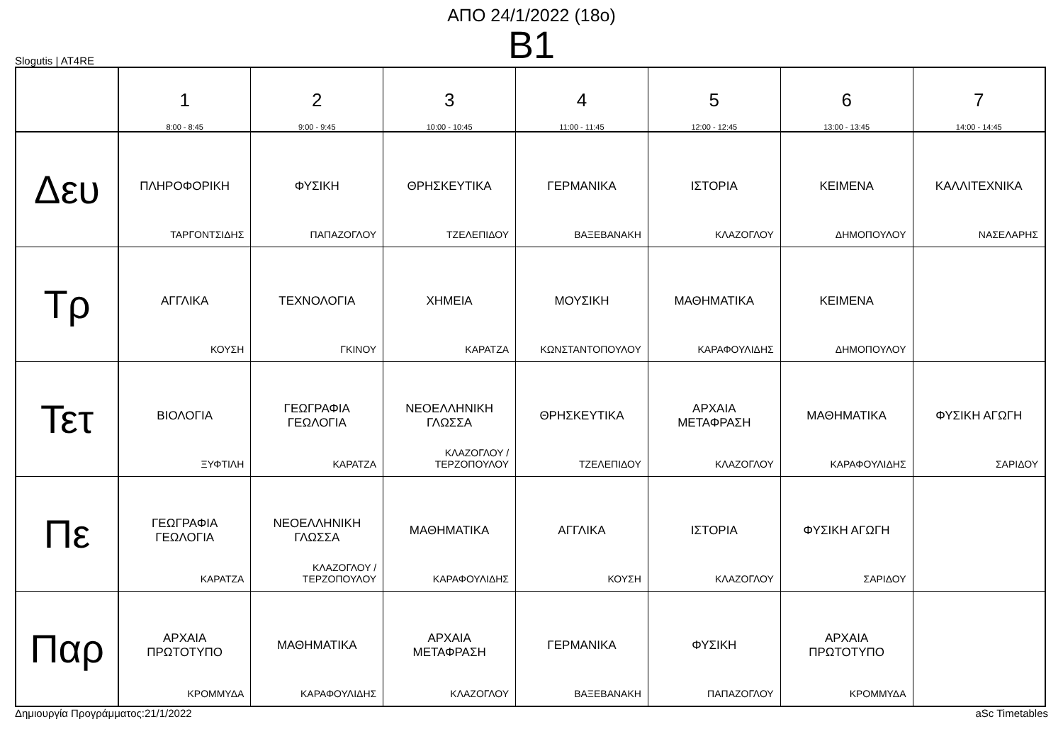ΑΠΟ 24/1/2022 (18ο)
B1
Slogutis | AT4RE
| | 1 8:00 - 8:45 | 2 9:00 - 9:45 | 3 10:00 - 10:45 | 4 11:00 - 11:45 | 5 12:00 - 12:45 | 6 13:00 - 13:45 | 7 14:00 - 14:45 |
| --- | --- | --- | --- | --- | --- | --- | --- |
| Δευ | ΠΛΗΡΟΦΟΡΙΚΗ ΤΑΡΓΟΝΤΣΙΔΗΣ | ΦΥΣΙΚΗ ΠΑΠΑΖΟΓΛΟΥ | ΘΡΗΣΚΕΥΤΙΚΑ ΤΖΕΛΕΠΙΔΟΥ | ΓΕΡΜΑΝΙΚΑ ΒΑΞΕΒΑΝΑΚΗ | ΙΣΤΟΡΙΑ ΚΛΑΖΟΓΛΟΥ | ΚΕΙΜΕΝΑ ΔΗΜΟΠΟΥΛΟΥ | ΚΑΛΛΙΤΕΧΝΙΚΑ ΝΑΣΕΛΑΡΗΣ |
| Τρ | ΑΓΓΛΙΚΑ ΚΟΥΣΗ | ΤΕΧΝΟΛΟΓΙΑ ΓΚΙΝΟΥ | ΧΗΜΕΙΑ ΚΑΡΑΤΖΑ | ΜΟΥΣΙΚΗ ΚΩΝΣΤΑΝΤΟΠΟΥΛΟΥ | ΜΑΘΗΜΑΤΙΚΑ ΚΑΡΑΦΟΥΛΙΔΗΣ | ΚΕΙΜΕΝΑ ΔΗΜΟΠΟΥΛΟΥ | |
| Τετ | ΒΙΟΛΟΓΙΑ ΞΥΦΤΙΛΗ | ΓΕΩΓΡΑΦΙΑ ΓΕΩΛΟΓΙΑ ΚΑΡΑΤΖΑ | ΝΕΟΕΛΛΗΝΙΚΗ ΓΛΩΣΣΑ ΚΛΑΖΟΓΛΟΥ / ΤΕΡΖΟΠΟΥΛΟΥ | ΘΡΗΣΚΕΥΤΙΚΑ ΤΖΕΛΕΠΙΔΟΥ | ΑΡΧΑΙΑ ΜΕΤΑΦΡΑΣΗ ΚΛΑΖΟΓΛΟΥ | ΜΑΘΗΜΑΤΙΚΑ ΚΑΡΑΦΟΥΛΙΔΗΣ | ΦΥΣΙΚΗ ΑΓΩΓΗ ΣΑΡΙΔΟΥ |
| Πε | ΓΕΩΓΡΑΦΙΑ ΓΕΩΛΟΓΙΑ ΚΑΡΑΤΖΑ | ΝΕΟΕΛΛΗΝΙΚΗ ΓΛΩΣΣΑ ΚΛΑΖΟΓΛΟΥ / ΤΕΡΖΟΠΟΥΛΟΥ | ΜΑΘΗΜΑΤΙΚΑ ΚΑΡΑΦΟΥΛΙΔΗΣ | ΑΓΓΛΙΚΑ ΚΟΥΣΗ | ΙΣΤΟΡΙΑ ΚΛΑΖΟΓΛΟΥ | ΦΥΣΙΚΗ ΑΓΩΓΗ ΣΑΡΙΔΟΥ | |
| Παρ | ΑΡΧΑΙΑ ΠΡΩΤΟΤΥΠΟ ΚΡΟΜΜΥΔΑ | ΜΑΘΗΜΑΤΙΚΑ ΚΑΡΑΦΟΥΛΙΔΗΣ | ΑΡΧΑΙΑ ΜΕΤΑΦΡΑΣΗ ΚΛΑΖΟΓΛΟΥ | ΓΕΡΜΑΝΙΚΑ ΒΑΞΕΒΑΝΑΚΗ | ΦΥΣΙΚΗ ΠΑΠΑΖΟΓΛΟΥ | ΑΡΧΑΙΑ ΠΡΩΤΟΤΥΠΟ ΚΡΟΜΜΥΔΑ | |
Δημιουργία Προγράμματος:21/1/2022 aSc Timetables